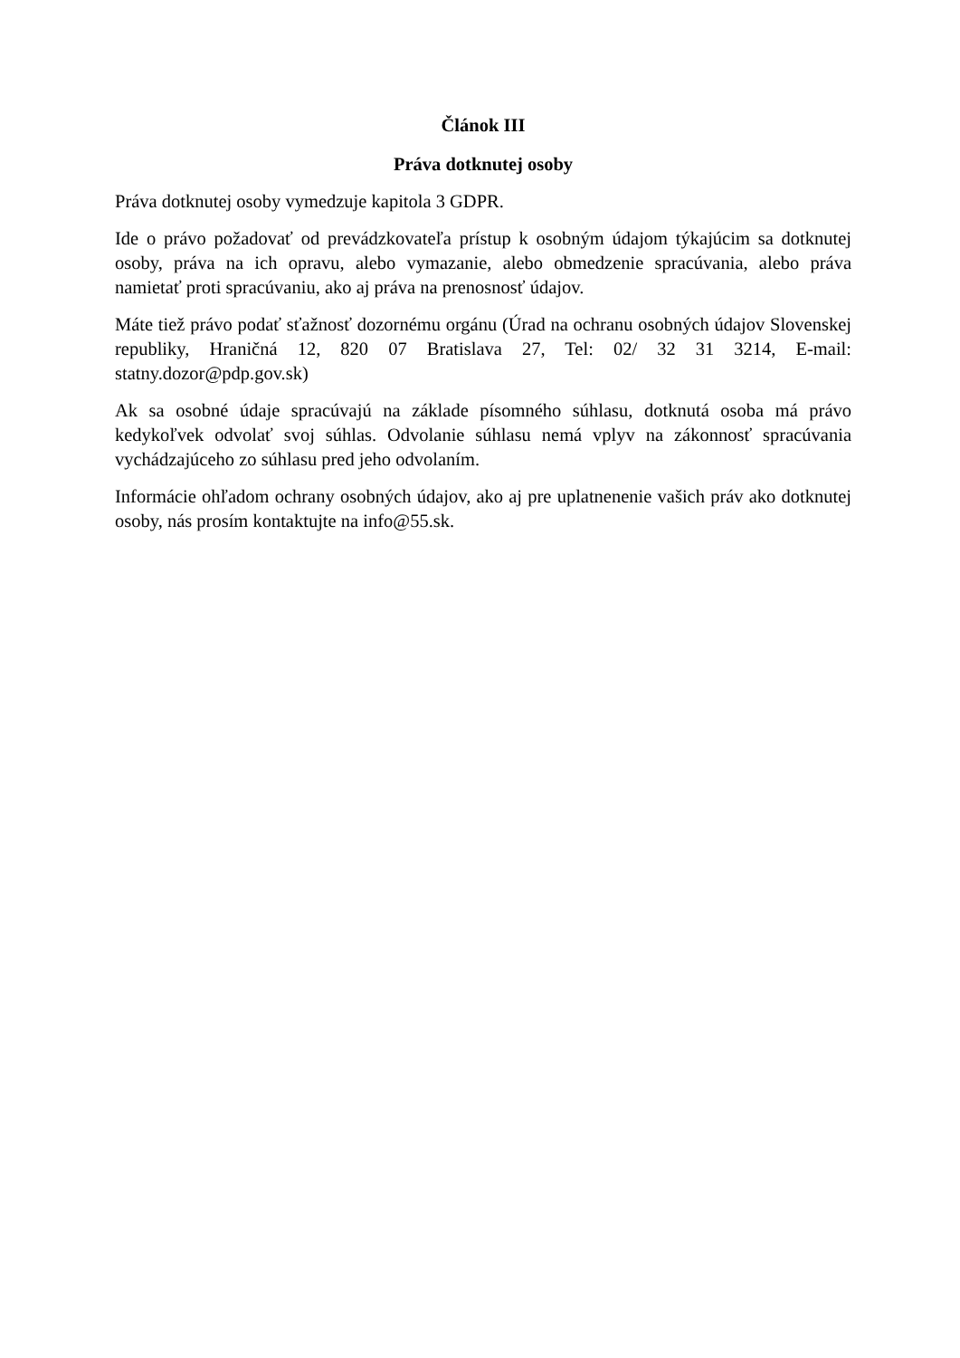Článok III
Práva dotknutej osoby
Práva dotknutej osoby vymedzuje kapitola 3 GDPR.
Ide o právo požadovať od prevádzkovateľa prístup k osobným údajom týkajúcim sa dotknutej osoby, práva na ich opravu, alebo vymazanie, alebo obmedzenie spracúvania, alebo práva namietať proti spracúvaniu, ako aj práva na prenosnosť údajov.
Máte tiež právo podať sťažnosť dozornému orgánu (Úrad na ochranu osobných údajov Slovenskej republiky, Hraničná 12, 820 07 Bratislava 27, Tel: 02/ 32 31 3214, E-mail: statny.dozor@pdp.gov.sk)
Ak sa osobné údaje spracúvajú na základe písomného súhlasu, dotknutá osoba má právo kedykoľvek odvolať svoj súhlas. Odvolanie súhlasu nemá vplyv na zákonnosť spracúvania vychádzajúceho zo súhlasu pred jeho odvolaním.
Informácie ohľadom ochrany osobných údajov, ako aj pre uplatnenenie vašich práv ako dotknutej osoby, nás prosím kontaktujte na info@55.sk.